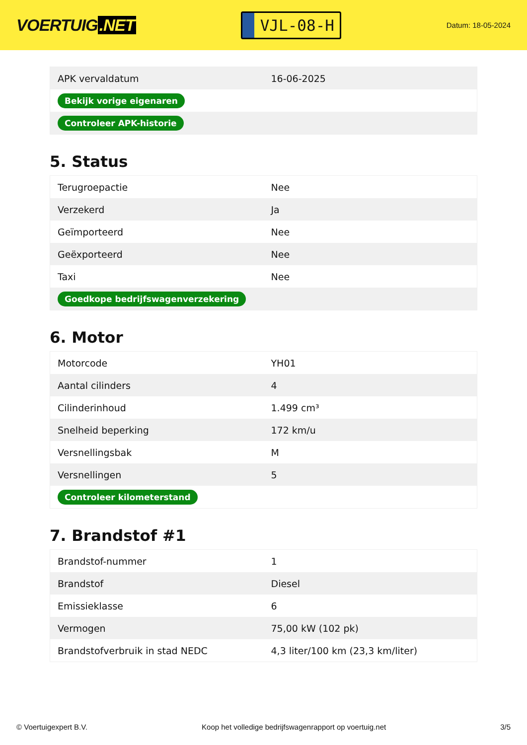VOERTUIG.NET
VJL-08-H
Datum: 18-05-2024
| APK vervaldatum | 16-06-2025 |
| Bekijk vorige eigenaren | |
| Controleer APK-historie | |
5. Status
| Terugroepactie | Nee |
| Verzekerd | Ja |
| Geïmporteerd | Nee |
| Geëxporteerd | Nee |
| Taxi | Nee |
| Goedkope bedrijfswagenverzekering | |
6. Motor
| Motorcode | YH01 |
| Aantal cilinders | 4 |
| Cilinderinhoud | 1.499 cm³ |
| Snelheid beperking | 172 km/u |
| Versnellingsbak | M |
| Versnellingen | 5 |
| Controleer kilometerstand | |
7. Brandstof #1
| Brandstof-nummer | 1 |
| Brandstof | Diesel |
| Emissieklasse | 6 |
| Vermogen | 75,00 kW (102 pk) |
| Brandstofverbruik in stad NEDC | 4,3 liter/100 km (23,3 km/liter) |
© Voertuigexpert B.V. Koop het volledige bedrijfswagenrapport op voertuig.net 3/5